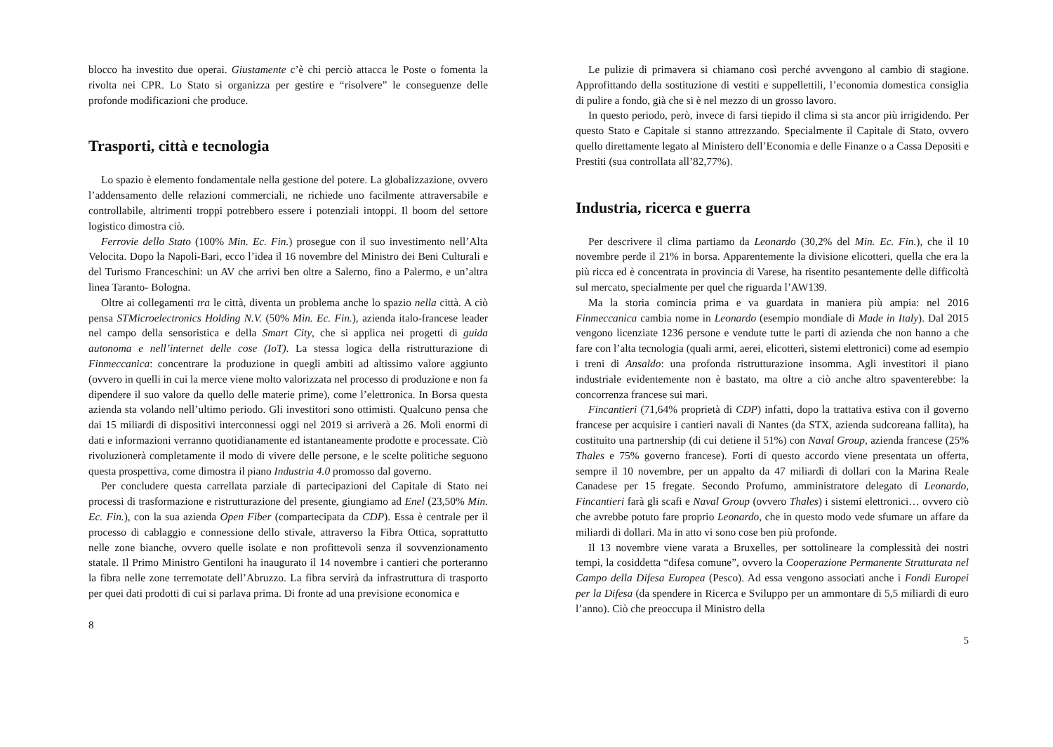blocco ha investito due operai. Giustamente c’è chi perciò attacca le Poste o fomenta la rivolta nei CPR. Lo Stato si organizza per gestire e “risolvere” le conseguenze delle profonde modificazioni che produce.
Trasporti, città e tecnologia
Lo spazio è elemento fondamentale nella gestione del potere. La globalizzazione, ovvero l’addensamento delle relazioni commerciali, ne richiede uno facilmente attraversabile e controllabile, altrimenti troppi potrebbero essere i potenziali intoppi. Il boom del settore logistico dimostra ciò.
Ferrovie dello Stato (100% Min. Ec. Fin.) prosegue con il suo investimento nell’Alta Velocita. Dopo la Napoli-Bari, ecco l’idea il 16 novembre del Ministro dei Beni Culturali e del Turismo Franceschini: un AV che arrivi ben oltre a Salerno, fino a Palermo, e un’altra linea Taranto- Bologna.
Oltre ai collegamenti tra le città, diventa un problema anche lo spazio nella città. A ciò pensa STMicroelectronics Holding N.V. (50% Min. Ec. Fin.), azienda italo-francese leader nel campo della sensoristica e della Smart City, che si applica nei progetti di guida autonoma e nell’internet delle cose (IoT). La stessa logica della ristrutturazione di Finmeccanica: concentrare la produzione in quegli ambiti ad altissimo valore aggiunto (ovvero in quelli in cui la merce viene molto valorizzata nel processo di produzione e non fa dipendere il suo valore da quello delle materie prime), come l’elettronica. In Borsa questa azienda sta volando nell’ultimo periodo. Gli investitori sono ottimisti. Qualcuno pensa che dai 15 miliardi di dispositivi interconnessi oggi nel 2019 si arriverà a 26. Moli enormi di dati e informazioni verranno quotidianamente ed istantaneamente prodotte e processate. Ciò rivoluzionerà completamente il modo di vivere delle persone, e le scelte politiche seguono questa prospettiva, come dimostra il piano Industria 4.0 promosso dal governo.
Per concludere questa carrellata parziale di partecipazioni del Capitale di Stato nei processi di trasformazione e ristrutturazione del presente, giungiamo ad Enel (23,50% Min. Ec. Fin.), con la sua azienda Open Fiber (compartecipata da CDP). Essa è centrale per il processo di cablaggio e connessione dello stivale, attraverso la Fibra Ottica, soprattutto nelle zone bianche, ovvero quelle isolate e non profittevoli senza il sovvenzionamento statale. Il Primo Ministro Gentiloni ha inaugurato il 14 novembre i cantieri che porteranno la fibra nelle zone terremotate dell’Abruzzo. La fibra servirà da infrastruttura di trasporto per quei dati prodotti di cui si parlava prima. Di fronte ad una previsione economica e
8
Le pulizie di primavera si chiamano così perché avvengono al cambio di stagione. Approfittando della sostituzione di vestiti e suppellettili, l’economia domestica consiglia di pulire a fondo, già che si è nel mezzo di un grosso lavoro.
In questo periodo, però, invece di farsi tiepido il clima si sta ancor più irrigidendo. Per questo Stato e Capitale si stanno attrezzando. Specialmente il Capitale di Stato, ovvero quello direttamente legato al Ministero dell’Economia e delle Finanze o a Cassa Depositi e Prestiti (sua controllata all’82,77%).
Industria, ricerca e guerra
Per descrivere il clima partiamo da Leonardo (30,2% del Min. Ec. Fin.), che il 10 novembre perde il 21% in borsa. Apparentemente la divisione elicotteri, quella che era la più ricca ed è concentrata in provincia di Varese, ha risentito pesantemente delle difficoltà sul mercato, specialmente per quel che riguarda l’AW139.
Ma la storia comincia prima e va guardata in maniera più ampia: nel 2016 Finmeccanica cambia nome in Leonardo (esempio mondiale di Made in Italy). Dal 2015 vengono licenziate 1236 persone e vendute tutte le parti di azienda che non hanno a che fare con l’alta tecnologia (quali armi, aerei, elicotteri, sistemi elettronici) come ad esempio i treni di Ansaldo: una profonda ristrutturazione insomma. Agli investitori il piano industriale evidentemente non è bastato, ma oltre a ciò anche altro spaventerebbe: la concorrenza francese sui mari.
Fincantieri (71,64% proprietà di CDP) infatti, dopo la trattativa estiva con il governo francese per acquisire i cantieri navali di Nantes (da STX, azienda sudcoreana fallita), ha costituito una partnership (di cui detiene il 51%) con Naval Group, azienda francese (25% Thales e 75% governo francese). Forti di questo accordo viene presentata un offerta, sempre il 10 novembre, per un appalto da 47 miliardi di dollari con la Marina Reale Canadese per 15 fregate. Secondo Profumo, amministratore delegato di Leonardo, Fincantieri farà gli scafi e Naval Group (ovvero Thales) i sistemi elettronici… ovvero ciò che avrebbe potuto fare proprio Leonardo, che in questo modo vede sfumare un affare da miliardi di dollari. Ma in atto vi sono cose ben più profonde.
Il 13 novembre viene varata a Bruxelles, per sottolineare la complessità dei nostri tempi, la cosiddetta “difesa comune”, ovvero la Cooperazione Permanente Strutturata nel Campo della Difesa Europea (Pesco). Ad essa vengono associati anche i Fondi Europei per la Difesa (da spendere in Ricerca e Sviluppo per un ammontare di 5,5 miliardi di euro l’anno). Ciò che preoccupa il Ministro della
5